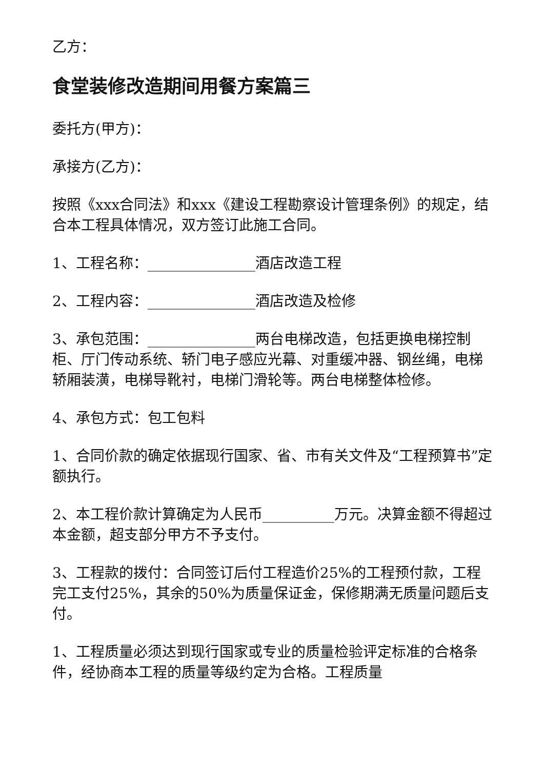乙方：
食堂装修改造期间用餐方案篇三
委托方(甲方)：
承接方(乙方)：
按照《xxx合同法》和xxx《建设工程勘察设计管理条例》的规定，结合本工程具体情况，双方签订此施工合同。
1、工程名称：_______________酒店改造工程
2、工程内容：_______________酒店改造及检修
3、承包范围：_______________两台电梯改造，包括更换电梯控制柜、厅门传动系统、轿门电子感应光幕、对重缓冲器、钢丝绳，电梯轿厢装潢，电梯导靴衬，电梯门滑轮等。两台电梯整体检修。
4、承包方式：包工包料
1、合同价款的确定依据现行国家、省、市有关文件及“工程预算书”定额执行。
2、本工程价款计算确定为人民币__________万元。决算金额不得超过本金额，超支部分甲方不予支付。
3、工程款的拨付：合同签订后付工程造价25%的工程预付款，工程完工支付25%，其余的50%为质量保证金，保修期满无质量问题后支付。
1、工程质量必须达到现行国家或专业的质量检验评定标准的合格条件，经协商本工程的质量等级约定为合格。工程质量